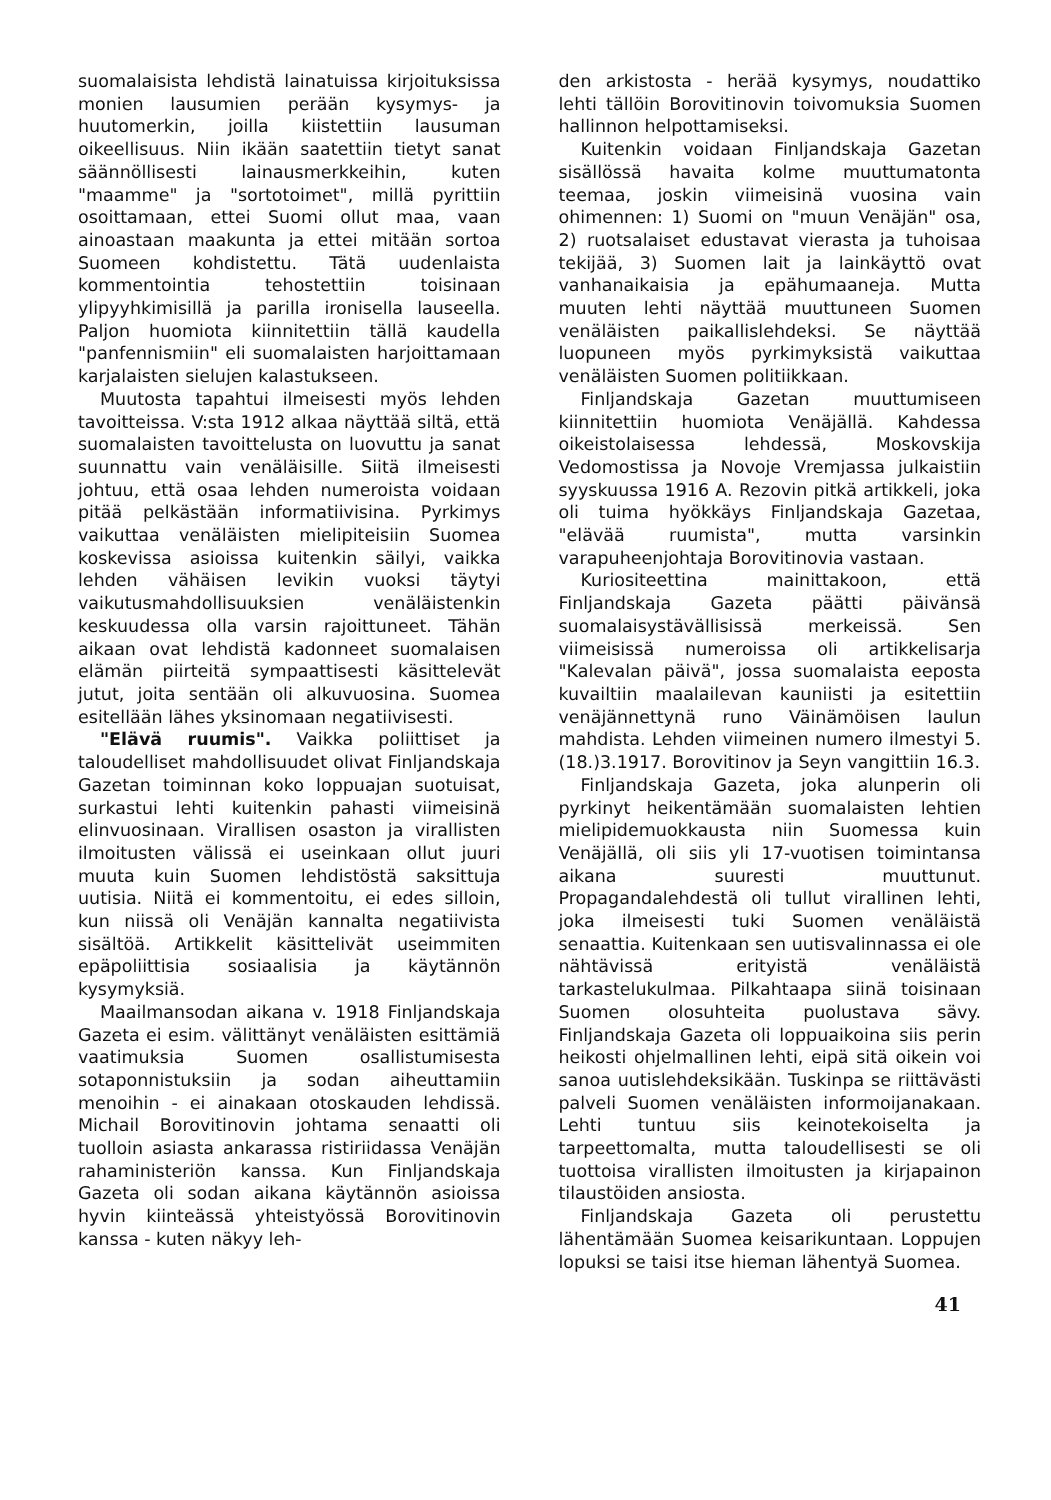suomalaisista lehdistä lainatuissa kirjoituksissa monien lausumien perään kysymys- ja huutomerkin, joilla kiistettiin lausuman oikeellisuus. Niin ikään saatettiin tietyt sanat säännöllisesti lainausmerkkeihin, kuten "maamme" ja "sortotoimet", millä pyrittiin osoittamaan, ettei Suomi ollut maa, vaan ainoastaan maakunta ja ettei mitään sortoa Suomeen kohdistettu. Tätä uudenlaista kommentointia tehostettiin toisinaan ylipyyhkimisillä ja parilla ironisella lauseella. Paljon huomiota kiinnitettiin tällä kaudella "panfennismiin" eli suomalaisten harjoittamaan karjalaisten sielujen kalastukseen.
Muutosta tapahtui ilmeisesti myös lehden tavoitteissa. V:sta 1912 alkaa näyttää siltä, että suomalaisten tavoittelusta on luovuttu ja sanat suunnattu vain venäläisille. Siitä ilmeisesti johtuu, että osaa lehden numeroista voidaan pitää pelkästään informatiivisina. Pyrkimys vaikuttaa venäläisten mielipiteisiin Suomea koskevissa asioissa kuitenkin säilyi, vaikka lehden vähäisen levikin vuoksi täytyi vaikutusmahdollisuuksien venäläistenkin keskuudessa olla varsin rajoittuneet. Tähän aikaan ovat lehdistä kadonneet suomalaisen elämän piirteitä sympaattisesti käsittelevät jutut, joita sentään oli alkuvuosina. Suomea esitellään lähes yksinomaan negatiivisesti.
"Elävä ruumis". Vaikka poliittiset ja taloudelliset mahdollisuudet olivat Finljandskaja Gazetan toiminnan koko loppuajan suotuisat, surkastui lehti kuitenkin pahasti viimeisinä elinvuosinaan. Virallisen osaston ja virallisten ilmoitusten välissä ei useinkaan ollut juuri muuta kuin Suomen lehdistöstä saksittuja uutisia. Niitä ei kommentoitu, ei edes silloin, kun niissä oli Venäjän kannalta negatiivista sisältöä. Artikkelit käsittelivät useimmiten epäpoliittisia sosiaalisia ja käytännön kysymyksiä.
Maailmansodan aikana v. 1918 Finljandskaja Gazeta ei esim. välittänyt venäläisten esittämiä vaatimuksia Suomen osallistumisesta sotaponnistuksiin ja sodan aiheuttamiin menoihin - ei ainakaan otoskauden lehdissä. Michail Borovitinovin johtama senaatti oli tuolloin asiasta ankarassa ristiriidassa Venäjän rahaministeriön kanssa. Kun Finljandskaja Gazeta oli sodan aikana käytännön asioissa hyvin kiinteässä yhteistyössä Borovitinovin kanssa - kuten näkyy leh-
den arkistosta - herää kysymys, noudattiko lehti tällöin Borovitinovin toivomuksia Suomen hallinnon helpottamiseksi.
Kuitenkin voidaan Finljandskaja Gazetan sisällössä havaita kolme muuttumatonta teemaa, joskin viimeisinä vuosina vain ohimennen: 1) Suomi on "muun Venäjän" osa, 2) ruotsalaiset edustavat vierasta ja tuhoisaa tekijää, 3) Suomen lait ja lainkäyttö ovat vanhanaikaisia ja epähumaaneja. Mutta muuten lehti näyttää muuttuneen Suomen venäläisten paikallislehdeksi. Se näyttää luopuneen myös pyrkimyksistä vaikuttaa venäläisten Suomen politiikkaan.
Finljandskaja Gazetan muuttumiseen kiinnitettiin huomiota Venäjällä. Kahdessa oikeistolaisessa lehdessä, Moskovskija Vedomostissa ja Novoje Vremjassa julkaistiin syyskuussa 1916 A. Rezovin pitkä artikkeli, joka oli tuima hyökkäys Finljandskaja Gazetaa, "elävää ruumista", mutta varsinkin varapuheenjohtaja Borovitinovia vastaan.
Kuriositeettina mainittakoon, että Finljandskaja Gazeta päätti päivänsä suomalaisystävällisissä merkeissä. Sen viimeisissä numeroissa oli artikkelisarja "Kalevalan päivä", jossa suomalaista eeposta kuvailtiin maalailevan kauniisti ja esitettiin venäjännettynä runo Väinämöisen laulun mahdista. Lehden viimeinen numero ilmestyi 5.(18.)3.1917. Borovitinov ja Seyn vangittiin 16.3.
Finljandskaja Gazeta, joka alunperin oli pyrkinyt heikentämään suomalaisten lehtien mielipidemuokkausta niin Suomessa kuin Venäjällä, oli siis yli 17-vuotisen toimintansa aikana suuresti muuttunut. Propagandalehdestä oli tullut virallinen lehti, joka ilmeisesti tuki Suomen venäläistä senaattia. Kuitenkaan sen uutisvalinnassa ei ole nähtävissä erityistä venäläistä tarkastelukulmaa. Pilkahtaapa siinä toisinaan Suomen olosuhteita puolustava sävy. Finljandskaja Gazeta oli loppuaikoina siis perin heikosti ohjelmallinen lehti, eipä sitä oikein voi sanoa uutislehdeksikään. Tuskinpa se riittävästi palveli Suomen venäläisten informoijanakaan. Lehti tuntuu siis keinotekoiselta ja tarpeettomalta, mutta taloudellisesti se oli tuottoisa virallisten ilmoitusten ja kirjapainon tilaustöiden ansiosta.
Finljandskaja Gazeta oli perustettu lähentämään Suomea keisarikuntaan. Loppujen lopuksi se taisi itse hieman lähentyä Suomea.
41